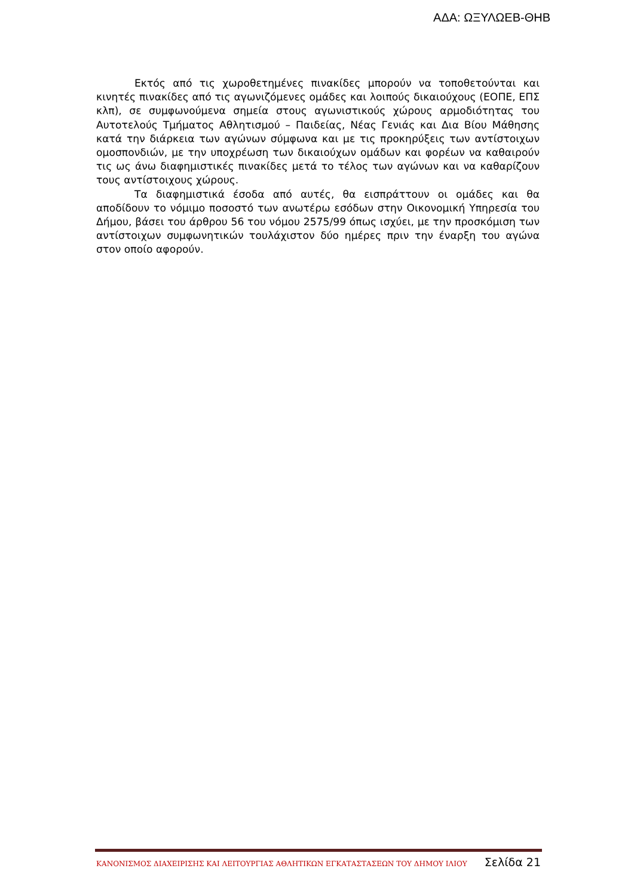ΑΔΑ: ΩΞΥΛΩΕΒ-ΘΗΒ
Εκτός από τις χωροθετημένες πινακίδες μπορούν να τοποθετούνται και κινητές πινακίδες από τις αγωνιζόμενες ομάδες και λοιπούς δικαιούχους (ΕΟΠΕ, ΕΠΣ κλπ), σε συμφωνούμενα σημεία στους αγωνιστικούς χώρους αρμοδιότητας του Αυτοτελούς Τμήματος Αθλητισμού – Παιδείας, Νέας Γενιάς και Δια Βίου Μάθησης κατά την διάρκεια των αγώνων σύμφωνα και με τις προκηρύξεις των αντίστοιχων ομοσπονδιών, με την υποχρέωση των δικαιούχων ομάδων και φορέων να καθαιρούν τις ως άνω διαφημιστικές πινακίδες μετά το τέλος των αγώνων και να καθαρίζουν τους αντίστοιχους χώρους.
Τα διαφημιστικά έσοδα από αυτές, θα εισπράττουν οι ομάδες και θα αποδίδουν το νόμιμο ποσοστό των ανωτέρω εσόδων στην Οικονομική Υπηρεσία του Δήμου, βάσει του άρθρου 56 του νόμου 2575/99 όπως ισχύει, με την προσκόμιση των αντίστοιχων συμφωνητικών τουλάχιστον δύο ημέρες πριν την έναρξη του αγώνα στον οποίο αφορούν.
ΚΑΝΟΝΙΣΜΟΣ ΔΙΑΧΕΙΡΙΣΗΣ ΚΑΙ ΛΕΙΤΟΥΡΓΙΑΣ ΑΘΛΗΤΙΚΩΝ ΕΓΚΑΤΑΣΤΑΣΕΩΝ ΤΟΥ ΔΗΜΟΥ ΙΛΙΟΥ Σελίδα 21